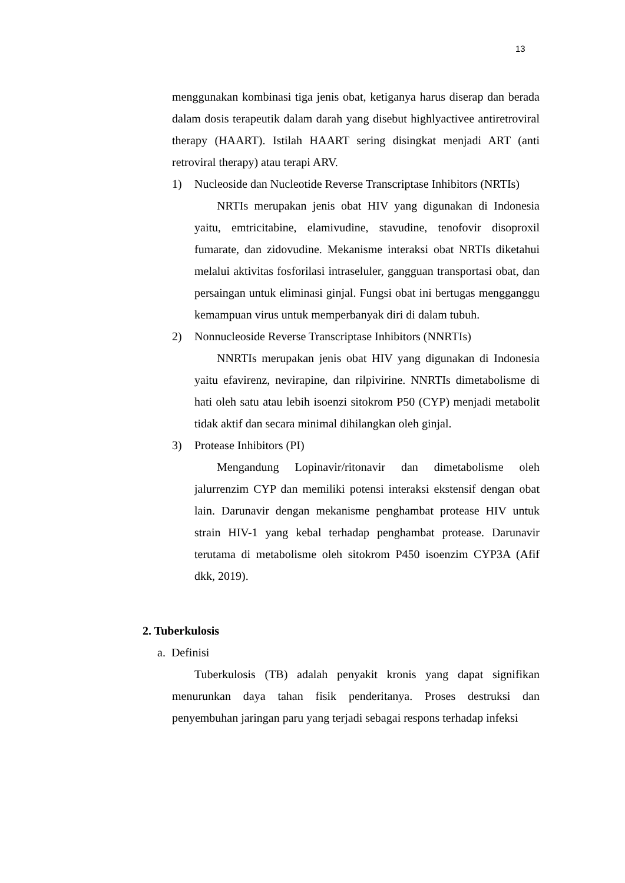13
menggunakan kombinasi tiga jenis obat, ketiganya harus diserap dan berada dalam dosis terapeutik dalam darah yang disebut highlyactivee antiretroviral therapy (HAART). Istilah HAART sering disingkat menjadi ART (anti retroviral therapy) atau terapi ARV.
1) Nucleoside dan Nucleotide Reverse Transcriptase Inhibitors (NRTIs)
NRTIs merupakan jenis obat HIV yang digunakan di Indonesia yaitu, emtricitabine, elamivudine, stavudine, tenofovir disoproxil fumarate, dan zidovudine. Mekanisme interaksi obat NRTIs diketahui melalui aktivitas fosforilasi intraseluler, gangguan transportasi obat, dan persaingan untuk eliminasi ginjal. Fungsi obat ini bertugas mengganggu kemampuan virus untuk memperbanyak diri di dalam tubuh.
2) Nonnucleoside Reverse Transcriptase Inhibitors (NNRTIs)
NNRTIs merupakan jenis obat HIV yang digunakan di Indonesia yaitu efavirenz, nevirapine, dan rilpivirine. NNRTIs dimetabolisme di hati oleh satu atau lebih isoenzi sitokrom P50 (CYP) menjadi metabolit tidak aktif dan secara minimal dihilangkan oleh ginjal.
3) Protease Inhibitors (PI)
Mengandung Lopinavir/ritonavir dan dimetabolisme oleh jalurrenzim CYP dan memiliki potensi interaksi ekstensif dengan obat lain. Darunavir dengan mekanisme penghambat protease HIV untuk strain HIV-1 yang kebal terhadap penghambat protease. Darunavir terutama di metabolisme oleh sitokrom P450 isoenzim CYP3A (Afif dkk, 2019).
2. Tuberkulosis
a. Definisi
Tuberkulosis (TB) adalah penyakit kronis yang dapat signifikan menurunkan daya tahan fisik penderitanya. Proses destruksi dan penyembuhan jaringan paru yang terjadi sebagai respons terhadap infeksi